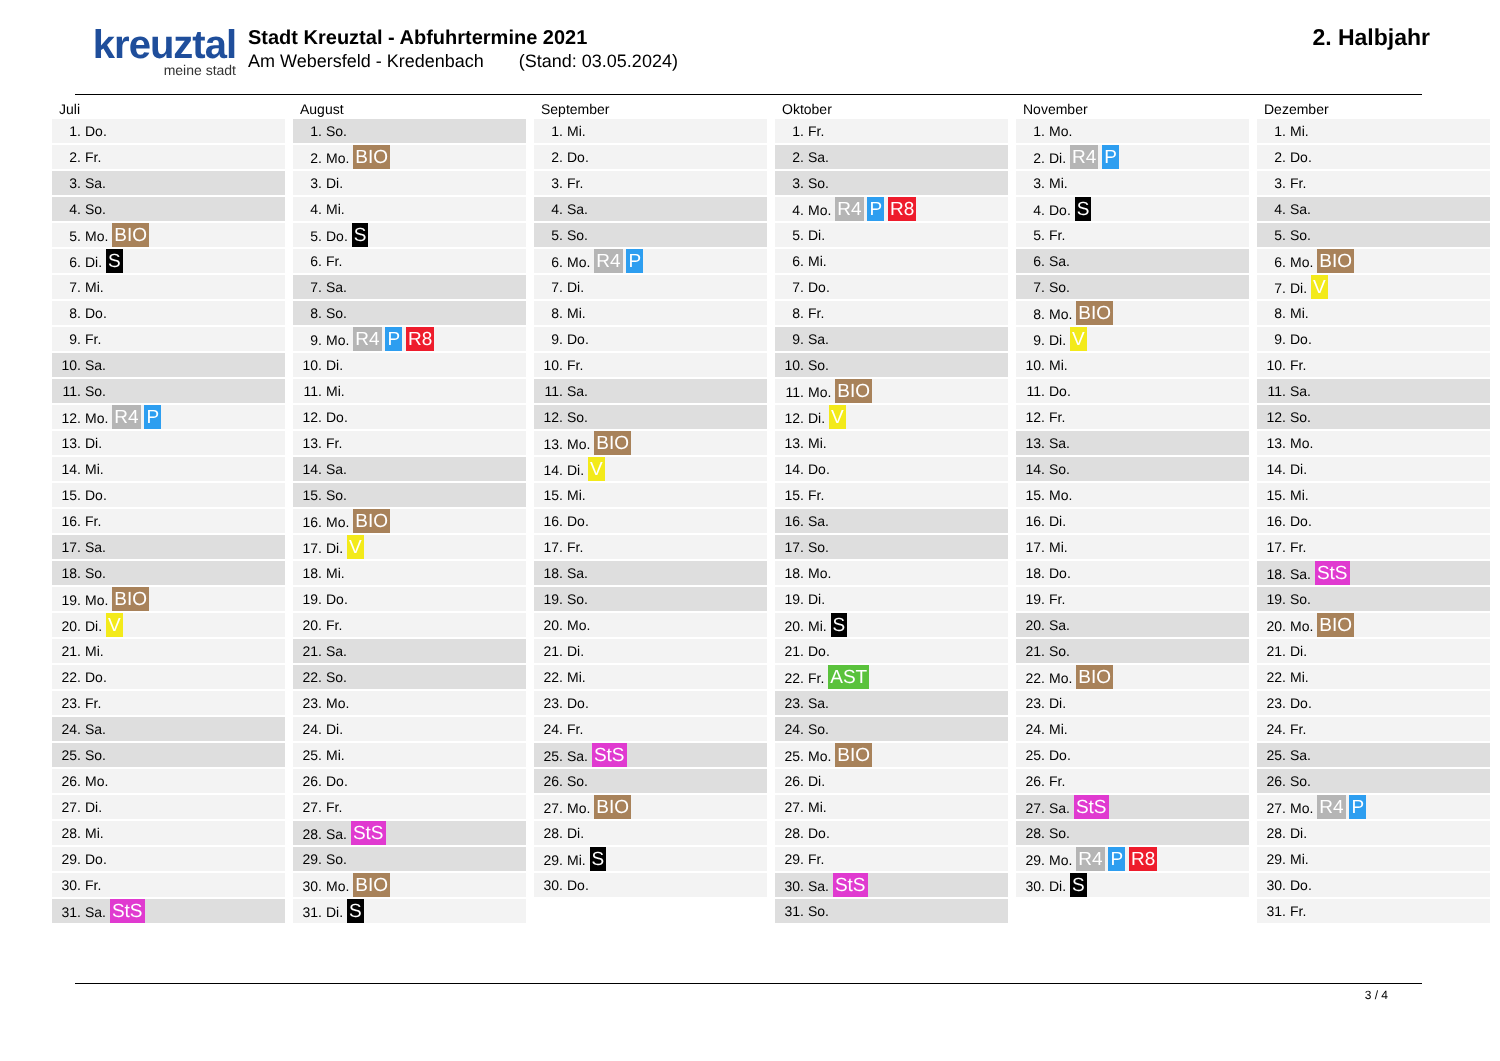kreuztal
meine stadt
Stadt Kreuztal - Abfuhrtermine 2021
Am Webersfeld - Kredenbach (Stand: 03.05.2024)
2. Halbjahr
| Juli | August | September | Oktober | November | Dezember |
| --- | --- | --- | --- | --- | --- |
| 1. Do. | 1. So. | 1. Mi. | 1. Fr. | 1. Mo. | 1. Mi. |
| 2. Fr. | 2. Mo. BIO | 2. Do. | 2. Sa. | 2. Di. R4 P | 2. Do. |
| 3. Sa. | 3. Di. | 3. Fr. | 3. So. | 3. Mi. | 3. Fr. |
| 4. So. | 4. Mi. | 4. Sa. | 4. Mo. R4 P R8 | 4. Do. S | 4. Sa. |
| 5. Mo. BIO | 5. Do. S | 5. So. | 5. Di. | 5. Fr. | 5. So. |
| 6. Di. S | 6. Fr. | 6. Mo. R4 P | 6. Mi. | 6. Sa. | 6. Mo. BIO |
| 7. Mi. | 7. Sa. | 7. Di. | 7. Do. | 7. So. | 7. Di. V |
| 8. Do. | 8. So. | 8. Mi. | 8. Fr. | 8. Mo. BIO | 8. Mi. |
| 9. Fr. | 9. Mo. R4 P R8 | 9. Do. | 9. Sa. | 9. Di. V | 9. Do. |
| 10. Sa. | 10. Di. | 10. Fr. | 10. So. | 10. Mi. | 10. Fr. |
| 11. So. | 11. Mi. | 11. Sa. | 11. Mo. BIO | 11. Do. | 11. Sa. |
| 12. Mo. R4 P | 12. Do. | 12. So. | 12. Di. V | 12. Fr. | 12. So. |
| 13. Di. | 13. Fr. | 13. Mo. BIO | 13. Mi. | 13. Sa. | 13. Mo. |
| 14. Mi. | 14. Sa. | 14. Di. V | 14. Do. | 14. So. | 14. Di. |
| 15. Do. | 15. So. | 15. Mi. | 15. Fr. | 15. Mo. | 15. Mi. |
| 16. Fr. | 16. Mo. BIO | 16. Do. | 16. Sa. | 16. Di. | 16. Do. |
| 17. Sa. | 17. Di. V | 17. Fr. | 17. So. | 17. Mi. | 17. Fr. |
| 18. So. | 18. Mi. | 18. Sa. | 18. Mo. | 18. Do. | 18. Sa. StS |
| 19. Mo. BIO | 19. Do. | 19. So. | 19. Di. | 19. Fr. | 19. So. |
| 20. Di. V | 20. Fr. | 20. Mo. | 20. Mi. S | 20. Sa. | 20. Mo. BIO |
| 21. Mi. | 21. Sa. | 21. Di. | 21. Do. | 21. So. | 21. Di. |
| 22. Do. | 22. So. | 22. Mi. | 22. Fr. AST | 22. Mo. BIO | 22. Mi. |
| 23. Fr. | 23. Mo. | 23. Do. | 23. Sa. | 23. Di. | 23. Do. |
| 24. Sa. | 24. Di. | 24. Fr. | 24. So. | 24. Mi. | 24. Fr. |
| 25. So. | 25. Mi. | 25. Sa. StS | 25. Mo. BIO | 25. Do. | 25. Sa. |
| 26. Mo. | 26. Do. | 26. So. | 26. Di. | 26. Fr. | 26. So. |
| 27. Di. | 27. Fr. | 27. Mo. BIO | 27. Mi. | 27. Sa. StS | 27. Mo. R4 P |
| 28. Mi. | 28. Sa. StS | 28. Di. | 28. Do. | 28. So. | 28. Di. |
| 29. Do. | 29. So. | 29. Mi. S | 29. Fr. | 29. Mo. R4 P R8 | 29. Mi. |
| 30. Fr. | 30. Mo. BIO | 30. Do. | 30. Sa. StS | 30. Di. S | 30. Do. |
| 31. Sa. StS | 31. Di. S | | 31. So. | | 31. Fr. |
3 / 4